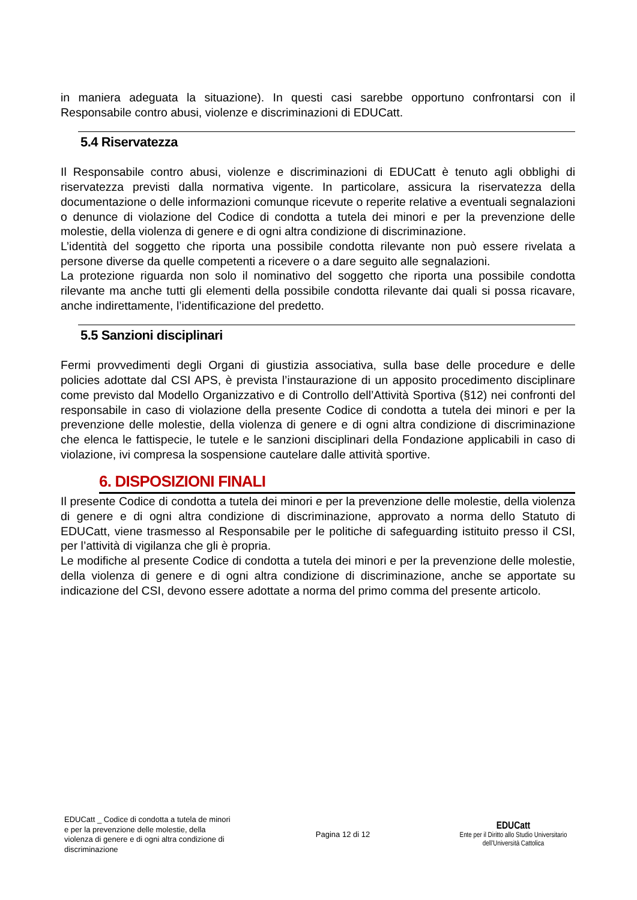in maniera adeguata la situazione). In questi casi sarebbe opportuno confrontarsi con il Responsabile contro abusi, violenze e discriminazioni di EDUCatt.
5.4 Riservatezza
Il Responsabile contro abusi, violenze e discriminazioni di EDUCatt è tenuto agli obblighi di riservatezza previsti dalla normativa vigente. In particolare, assicura la riservatezza della documentazione o delle informazioni comunque ricevute o reperite relative a eventuali segnalazioni o denunce di violazione del Codice di condotta a tutela dei minori e per la prevenzione delle molestie, della violenza di genere e di ogni altra condizione di discriminazione.
L’identità del soggetto che riporta una possibile condotta rilevante non può essere rivelata a persone diverse da quelle competenti a ricevere o a dare seguito alle segnalazioni.
La protezione riguarda non solo il nominativo del soggetto che riporta una possibile condotta rilevante ma anche tutti gli elementi della possibile condotta rilevante dai quali si possa ricavare, anche indirettamente, l’identificazione del predetto.
5.5 Sanzioni disciplinari
Fermi provvedimenti degli Organi di giustizia associativa, sulla base delle procedure e delle policies adottate dal CSI APS, è prevista l’instaurazione di un apposito procedimento disciplinare come previsto dal Modello Organizzativo e di Controllo dell’Attività Sportiva (§12) nei confronti del responsabile in caso di violazione della presente Codice di condotta a tutela dei minori e per la prevenzione delle molestie, della violenza di genere e di ogni altra condizione di discriminazione che elenca le fattispecie, le tutele e le sanzioni disciplinari della Fondazione applicabili in caso di violazione, ivi compresa la sospensione cautelare dalle attività sportive.
6. DISPOSIZIONI FINALI
Il presente Codice di condotta a tutela dei minori e per la prevenzione delle molestie, della violenza di genere e di ogni altra condizione di discriminazione, approvato a norma dello Statuto di EDUCatt, viene trasmesso al Responsabile per le politiche di safeguarding istituito presso il CSI, per l’attività di vigilanza che gli è propria.
Le modifiche al presente Codice di condotta a tutela dei minori e per la prevenzione delle molestie, della violenza di genere e di ogni altra condizione di discriminazione, anche se apportate su indicazione del CSI, devono essere adottate a norma del primo comma del presente articolo.
EDUCatt _ Codice di condotta a tutela de minori e per la prevenzione delle molestie, della violenza di genere e di ogni altra condizione di discriminazione
Pagina 12 di 12
EDUCatt
Ente per il Diritto allo Studio Universitario
dell’Università Cattolica